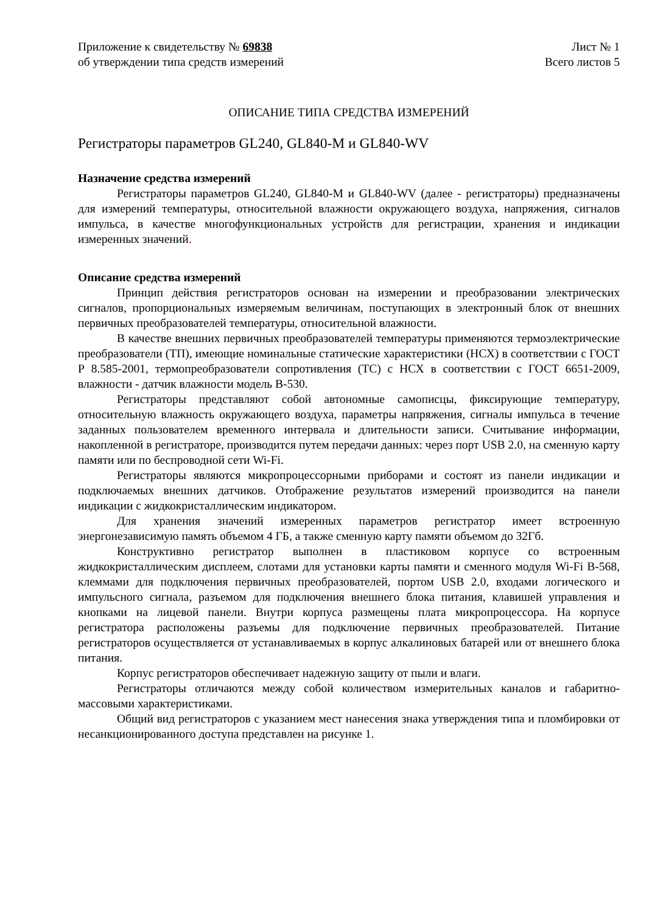Приложение к свидетельству № 69838
об утверждении типа средств измерений
Лист № 1
Всего листов 5
ОПИСАНИЕ ТИПА СРЕДСТВА ИЗМЕРЕНИЙ
Регистраторы параметров GL240, GL840-M и GL840-WV
Назначение средства измерений
Регистраторы параметров GL240, GL840-M и GL840-WV (далее - регистраторы) предназначены для измерений температуры, относительной влажности окружающего воздуха, напряжения, сигналов импульса, в качестве многофункциональных устройств для регистрации, хранения и индикации измеренных значений.
Описание средства измерений
Принцип действия регистраторов основан на измерении и преобразовании электрических сигналов, пропорциональных измеряемым величинам, поступающих в электронный блок от внешних первичных преобразователей температуры, относительной влажности.
В качестве внешних первичных преобразователей температуры применяются термоэлектрические преобразователи (ТП), имеющие номинальные статические характеристики (НСХ) в соответствии с ГОСТ Р 8.585-2001, термопреобразователи сопротивления (ТС) с НСХ в соответствии с ГОСТ 6651-2009, влажности - датчик влажности модель B-530.
Регистраторы представляют собой автономные самописцы, фиксирующие температуру, относительную влажность окружающего воздуха, параметры напряжения, сигналы импульса в течение заданных пользователем временного интервала и длительности записи. Считывание информации, накопленной в регистраторе, производится путем передачи данных: через порт USB 2.0, на сменную карту памяти или по беспроводной сети Wi-Fi.
Регистраторы являются микропроцессорными приборами и состоят из панели индикации и подключаемых внешних датчиков. Отображение результатов измерений производится на панели индикации с жидкокристаллическим индикатором.
Для хранения значений измеренных параметров регистратор имеет встроенную энергонезависимую память объемом 4 ГБ, а также сменную карту памяти объемом до 32Гб.
Конструктивно регистратор выполнен в пластиковом корпусе со встроенным жидкокристаллическим дисплеем, слотами для установки карты памяти и сменного модуля Wi-Fi B-568, клеммами для подключения первичных преобразователей, портом USB 2.0, входами логического и импульсного сигнала, разъемом для подключения внешнего блока питания, клавишей управления и кнопками на лицевой панели. Внутри корпуса размещены плата микропроцессора. На корпусе регистратора расположены разъемы для подключение первичных преобразователей. Питание регистраторов осуществляется от устанавливаемых в корпус алкалиновых батарей или от внешнего блока питания.
Корпус регистраторов обеспечивает надежную защиту от пыли и влаги.
Регистраторы отличаются между собой количеством измерительных каналов и габаритно-массовыми характеристиками.
Общий вид регистраторов с указанием мест нанесения знака утверждения типа и пломбировки от несанкционированного доступа представлен на рисунке 1.